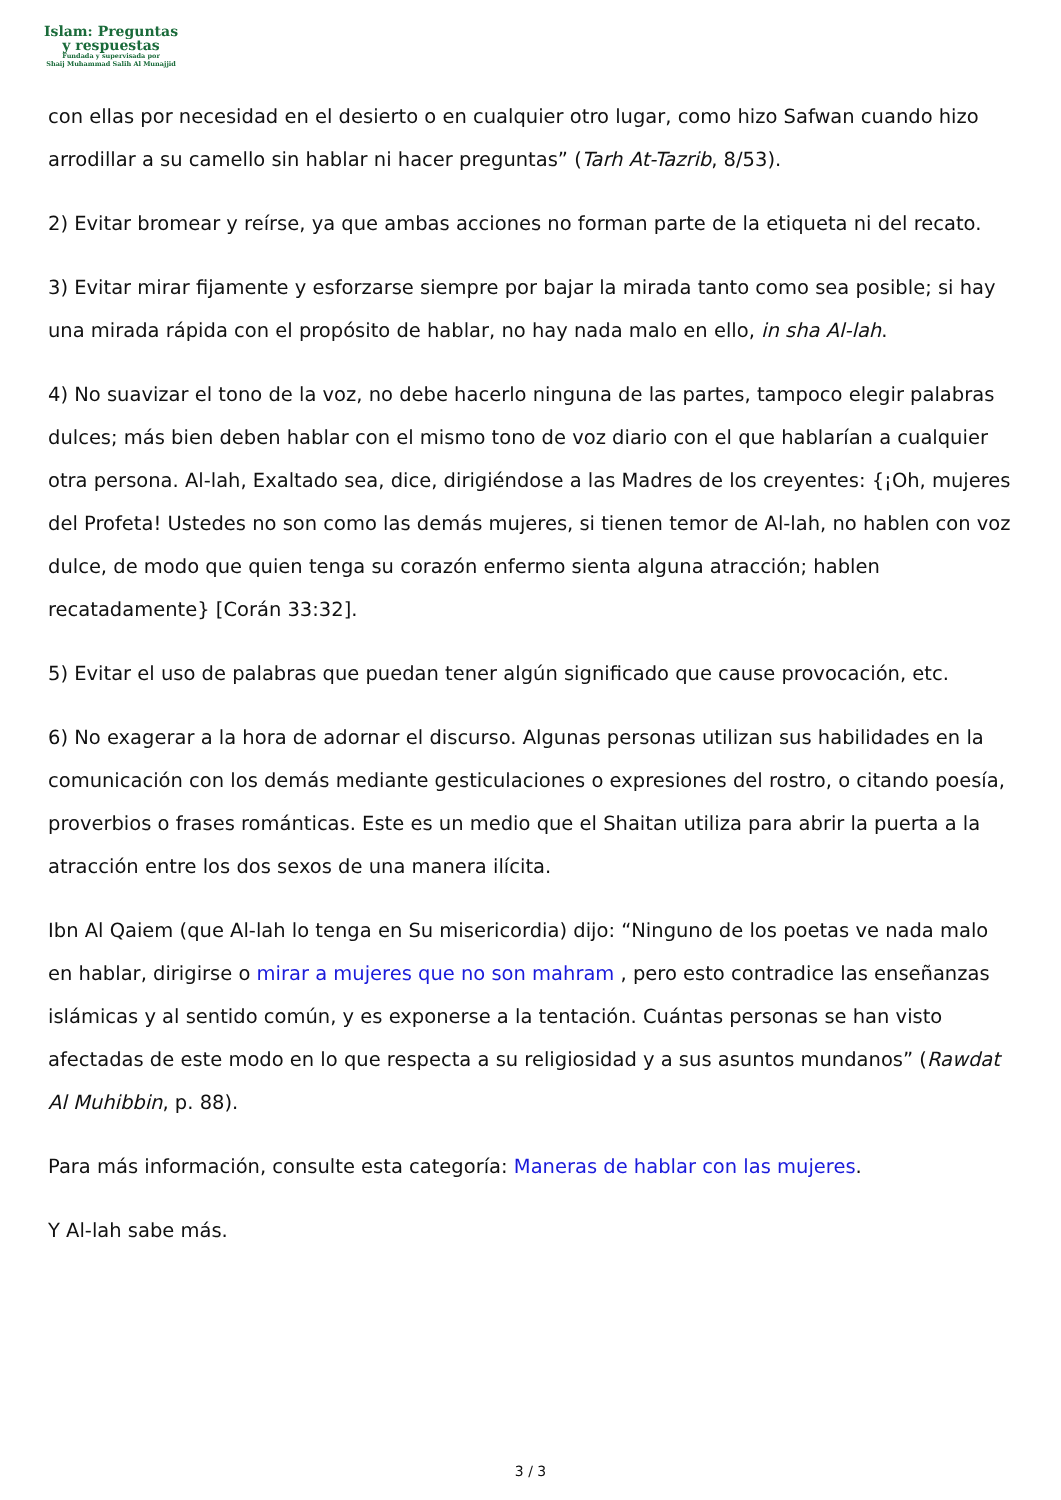Islam: Preguntas
y respuestas
Fundada y supervisada por
Shaij Muhammad Salih Al Munajjid
con ellas por necesidad en el desierto o en cualquier otro lugar, como hizo Safwan cuando hizo arrodillar a su camello sin hablar ni hacer preguntas” (Tarh At-Tazrib, 8/53).
2) Evitar bromear y reírse, ya que ambas acciones no forman parte de la etiqueta ni del recato.
3) Evitar mirar fijamente y esforzarse siempre por bajar la mirada tanto como sea posible; si hay una mirada rápida con el propósito de hablar, no hay nada malo en ello, in sha Al-lah.
4) No suavizar el tono de la voz, no debe hacerlo ninguna de las partes, tampoco elegir palabras dulces; más bien deben hablar con el mismo tono de voz diario con el que hablarían a cualquier otra persona. Al-lah, Exaltado sea, dice, dirigiéndose a las Madres de los creyentes: {¡Oh, mujeres del Profeta! Ustedes no son como las demás mujeres, si tienen temor de Al-lah, no hablen con voz dulce, de modo que quien tenga su corazón enfermo sienta alguna atracción; hablen recatadamente} [Corán 33:32].
5) Evitar el uso de palabras que puedan tener algún significado que cause provocación, etc.
6) No exagerar a la hora de adornar el discurso. Algunas personas utilizan sus habilidades en la comunicación con los demás mediante gesticulaciones o expresiones del rostro, o citando poesía, proverbios o frases románticas. Este es un medio que el Shaitan utiliza para abrir la puerta a la atracción entre los dos sexos de una manera ilícita.
Ibn Al Qaiem (que Al-lah lo tenga en Su misericordia) dijo: “Ninguno de los poetas ve nada malo en hablar, dirigirse o mirar a mujeres que no son mahram , pero esto contradice las enseñanzas islámicas y al sentido común, y es exponerse a la tentación. Cuántas personas se han visto afectadas de este modo en lo que respecta a su religiosidad y a sus asuntos mundanos” (Rawdat Al Muhibbin, p. 88).
Para más información, consulte esta categoría: Maneras de hablar con las mujeres.
Y Al-lah sabe más.
3 / 3